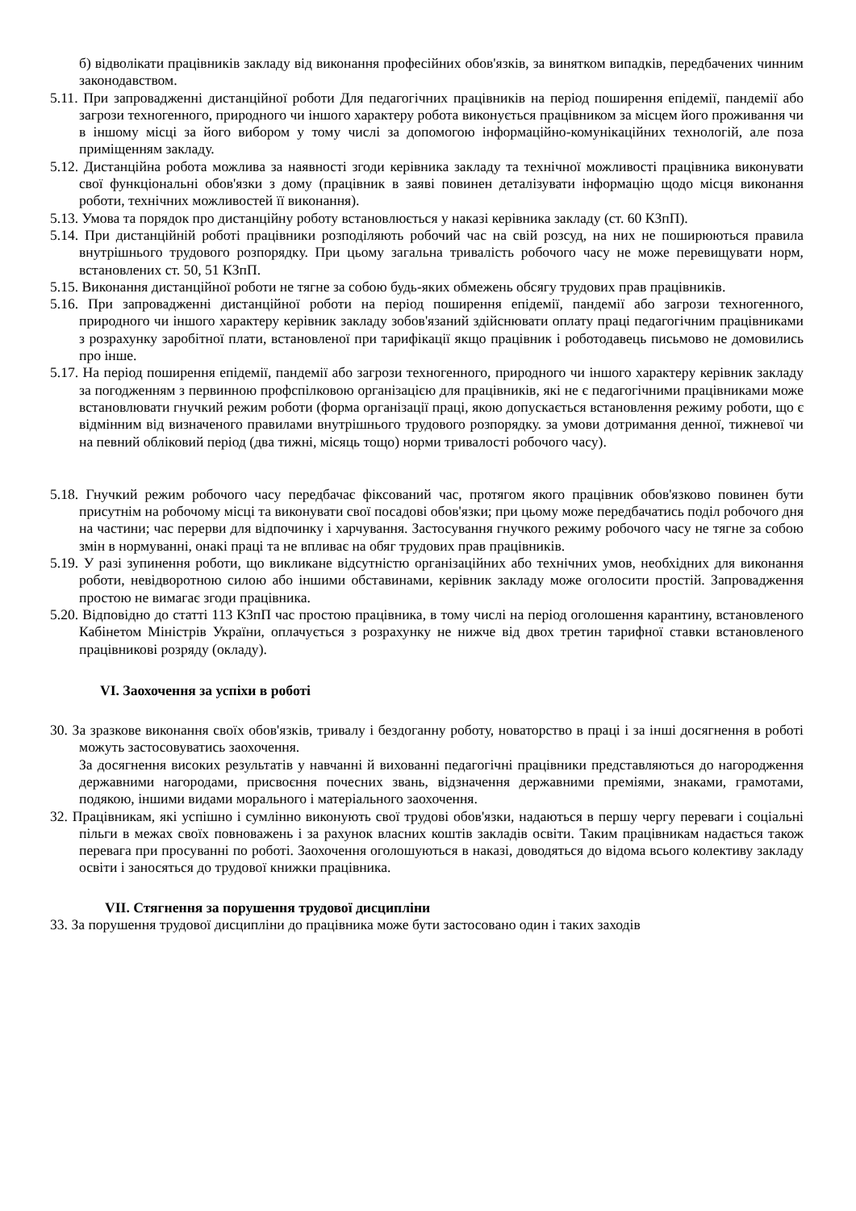б) відволікати працівників закладу від виконання професійних обов'язків, за винятком випадків, передбачених чинним законодавством.
5.11. При запровадженні дистанційної роботи Для педагогічних працівників на період поширення епідемії, пандемії або загрози техногенного, природного чи іншого характеру робота виконується працівником за місцем його проживання чи в іншому місці за його вибором у тому числі за допомогою інформаційно-комунікаційних технологій, але поза приміщенням закладу.
5.12. Дистанційна робота можлива за наявності згоди керівника закладу та технічної можливості працівника виконувати свої функціональні обов'язки з дому (працівник в заяві повинен деталізувати інформацію щодо місця виконання роботи, технічних можливостей її виконання).
5.13. Умова та порядок про дистанційну роботу встановлюється у наказі керівника закладу (ст. 60 КЗпП).
5.14. При дистанційній роботі працівники розподіляють робочий час на свій розсуд, на них не поширюються правила внутрішнього трудового розпорядку. При цьому загальна тривалість робочого часу не може перевищувати норм, встановлених ст. 50, 51 КЗпП.
5.15. Виконання дистанційної роботи не тягне за собою будь-яких обмежень обсягу трудових прав працівників.
5.16. При запровадженні дистанційної роботи на період поширення епідемії, пандемії або загрози техногенного, природного чи іншого характеру керівник закладу зобов'язаний здійснювати оплату праці педагогічним працівниками з розрахунку заробітної плати, встановленої при тарифікації якщо працівник і роботодавець письмово не домовились про інше.
5.17. На період поширення епідемії, пандемії або загрози техногенного, природного чи іншого характеру керівник закладу за погодженням з первинною профспілковою організацією для працівників, які не є педагогічними працівниками може встановлювати гнучкий режим роботи (форма організації праці, якою допускається встановлення режиму роботи, що є відмінним від визначеного правилами внутрішнього трудового розпорядку. за умови дотримання денної, тижневої чи на певний обліковий період (два тижні, місяць тощо) норми тривалості робочого часу).
5.18. Гнучкий режим робочого часу передбачає фіксований час, протягом якого працівник обов'язково повинен бути присутнім на робочому місці та виконувати свої посадові обов'язки; при цьому може передбачатись поділ робочого дня на частини; час перерви для відпочинку і харчування. Застосування гнучкого режиму робочого часу не тягне за собою змін в нормуванні, онакі праці та не впливає на обяг трудових прав працівників.
5.19. У разі зупинення роботи, що викликане відсутністю організаційних або технічних умов, необхідних для виконання роботи, невідворотною силою або іншими обставинами, керівник закладу може оголосити простій. Запровадження простою не вимагає згоди працівника.
5.20. Відповідно до статті 113 КЗпП час простою працівника, в тому числі на період оголошення карантину, встановленого Кабінетом Міністрів України, оплачується з розрахунку не нижче від двох третин тарифної ставки встановленого працівникові розряду (окладу).
VI. Заохочення за успіхи в роботі
30. За зразкове виконання своїх обов'язків, тривалу і бездоганну роботу, новаторство в праці і за інші досягнення в роботі можуть застосовуватись заохочення.
За досягнення високих результатів у навчанні й вихованні педагогічні працівники представляються до нагородження державними нагородами, присвоєння почесних звань, відзначення державними преміями, знаками, грамотами, подякою, іншими видами морального і матеріального заохочення.
32. Працівникам, які успішно і сумлінно виконують свої трудові обов'язки, надаються в першу чергу переваги і соціальні пільги в межах своїх повноважень і за рахунок власних коштів закладів освіти. Таким працівникам надається також перевага при просуванні по роботі. Заохочення оголошуються в наказі, доводяться до відома всього колективу закладу освіти і заносяться до трудової книжки працівника.
VII. Стягнення за порушення трудової дисципліни
33. За порушення трудової дисципліни до працівника може бути застосовано один і таких заходів